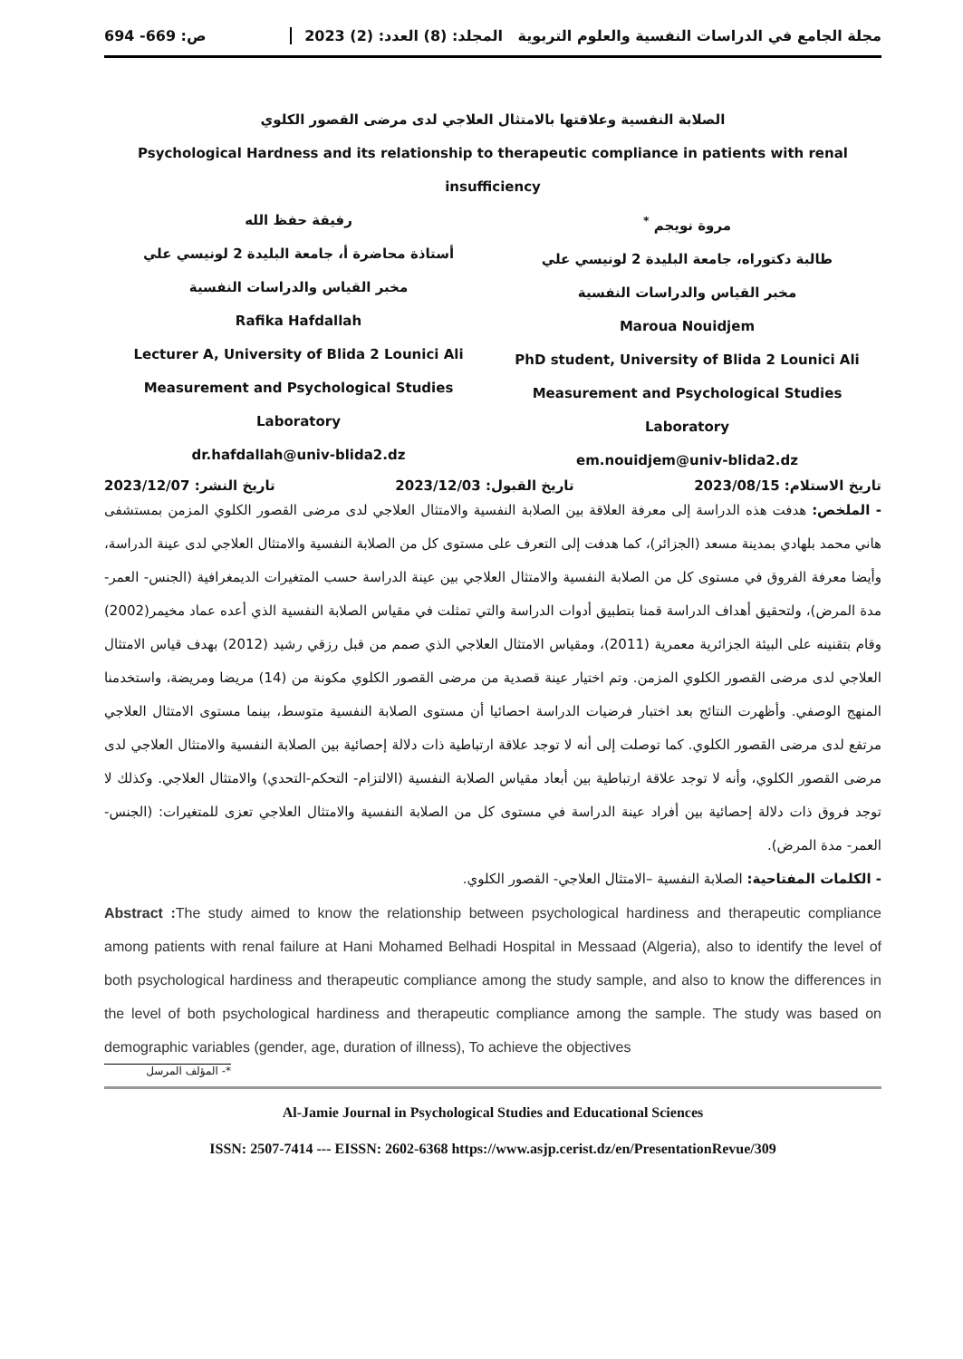مجلة الجامع في الدراسات النفسية والعلوم التربوية المجلد: (8) العدد: (2) 2023 ص: 669- 694
الصلابة النفسية وعلاقتها بالامتثال العلاجي لدى مرضى القصور الكلوي
Psychological Hardness and its relationship to therapeutic compliance in patients with renal insufficiency
مروة نويجم <sup>*</sup>
طالبة دكتوراه، جامعة البليدة 2 لونيسي علي
مخبر القياس والدراسات النفسية
Maroua Nouidjem
PhD student, University of Blida 2 Lounici Ali
Measurement and Psychological Studies Laboratory
em.nouidjem@univ-blida2.dz
رفيقة حفظ الله
أستاذة محاضرة أ، جامعة البليدة 2 لونيسي علي
مخبر القياس والدراسات النفسية
Rafika Hafdallah
Lecturer A, University of Blida 2 Lounici Ali
Measurement and Psychological Studies Laboratory
dr.hafdallah@univ-blida2.dz
تاريخ الاستلام: 2023/08/15 تاريخ القبول: 2023/12/03 تاريخ النشر: 2023/12/07
- الملخص: هدفت هذه الدراسة إلى معرفة العلاقة بين الصلابة النفسية والامتثال العلاجي لدى مرضى القصور الكلوي المزمن بمستشفى هاني محمد بلهادي بمدينة مسعد (الجزائر)، كما هدفت إلى التعرف على مستوى كل من الصلابة النفسية والامتثال العلاجي لدى عينة الدراسة، وأيضا معرفة الفروق في مستوى كل من الصلابة النفسية والامتثال العلاجي بين عينة الدراسة حسب المتغيرات الديمغرافية (الجنس- العمر- مدة المرض)، ولتحقيق أهداف الدراسة قمنا بتطبيق أدوات الدراسة والتي تمثلت في مقياس الصلابة النفسية الذي أعده عماد مخيمر(2002) وقام بتقنينه على البيئة الجزائرية معمرية (2011)، ومقياس الامتثال العلاجي الذي صمم من قبل رزقي رشيد (2012) بهدف قياس الامتثال العلاجي لدى مرضى القصور الكلوي المزمن. وتم اختيار عينة قصدية من مرضى القصور الكلوي مكونة من (14) مريضا ومريضة، واستخدمنا المنهج الوصفي. وأظهرت النتائج بعد اختبار فرضيات الدراسة احصائيا أن مستوى الصلابة النفسية متوسط، بينما مستوى الامتثال العلاجي مرتفع لدى مرضى القصور الكلوي. كما توصلت إلى أنه لا توجد علاقة ارتباطية ذات دلالة إحصائية بين الصلابة النفسية والامتثال العلاجي لدى مرضى القصور الكلوي، وأنه لا توجد علاقة ارتباطية بين أبعاد مقياس الصلابة النفسية (الالتزام- التحكم-التحدي) والامتثال العلاجي. وكذلك لا توجد فروق ذات دلالة إحصائية بين أفراد عينة الدراسة في مستوى كل من الصلابة النفسية والامتثال العلاجي تعزى للمتغيرات: (الجنس- العمر- مدة المرض).
- الكلمات المفتاحية: الصلابة النفسية –الامتثال العلاجي- القصور الكلوي.
Abstract : The study aimed to know the relationship between psychological hardiness and therapeutic compliance among patients with renal failure at Hani Mohamed Belhadi Hospital in Messaad (Algeria), also to identify the level of both psychological hardiness and therapeutic compliance among the study sample, and also to know the differences in the level of both psychological hardiness and therapeutic compliance among the sample. The study was based on demographic variables (gender, age, duration of illness), To achieve the objectives
*- المؤلف المرسل
Al-Jamie Journal in Psychological Studies and Educational Sciences
ISSN: 2507-7414 --- EISSN: 2602-6368 https://www.asjp.cerist.dz/en/PresentationRevue/309